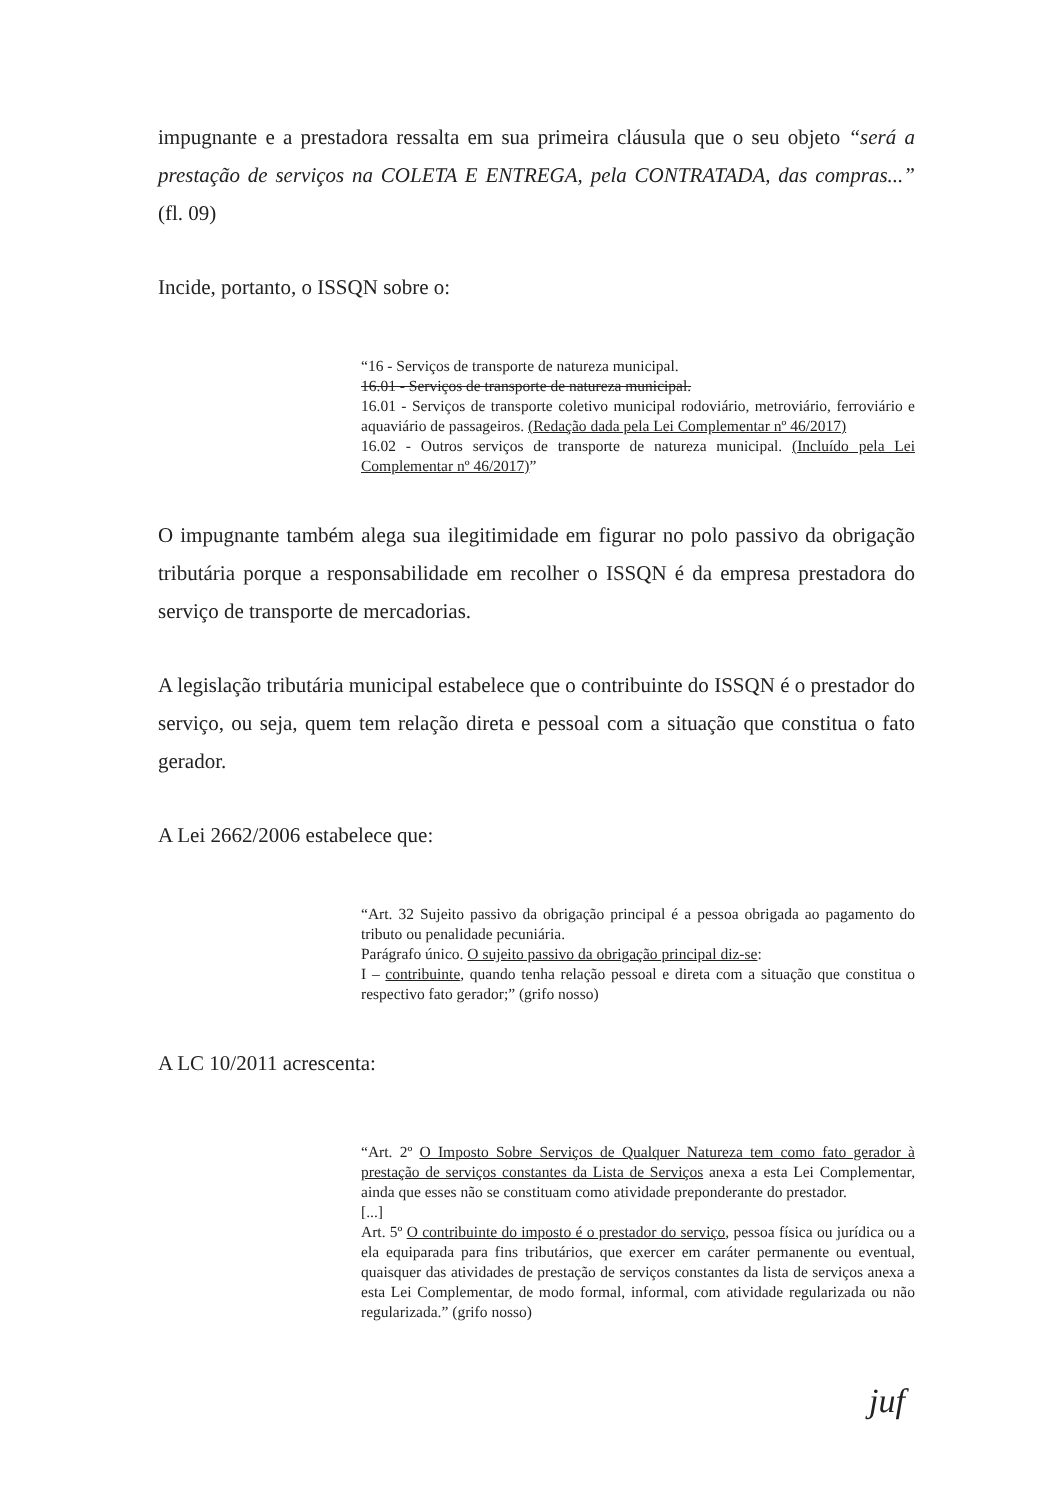impugnante e a prestadora ressalta em sua primeira cláusula que o seu objeto “será a prestação de serviços na COLETA E ENTREGA, pela CONTRATADA, das compras...” (fl. 09)
Incide, portanto, o ISSQN sobre o:
“16 - Serviços de transporte de natureza municipal.
16.01 - Serviços de transporte de natureza municipal.
16.01 - Serviços de transporte coletivo municipal rodoviário, metroviário, ferroviário e aquaviário de passageiros. (Redação dada pela Lei Complementar nº 46/2017)
16.02 - Outros serviços de transporte de natureza municipal. (Incluído pela Lei Complementar nº 46/2017)”
O impugnante também alega sua ilegitimidade em figurar no polo passivo da obrigação tributária porque a responsabilidade em recolher o ISSQN é da empresa prestadora do serviço de transporte de mercadorias.
A legislação tributária municipal estabelece que o contribuinte do ISSQN é o prestador do serviço, ou seja, quem tem relação direta e pessoal com a situação que constitua o fato gerador.
A Lei 2662/2006 estabelece que:
“Art. 32 Sujeito passivo da obrigação principal é a pessoa obrigada ao pagamento do tributo ou penalidade pecuniária.
Parágrafo único. O sujeito passivo da obrigação principal diz-se:
I – contribuinte, quando tenha relação pessoal e direta com a situação que constitua o respectivo fato gerador;” (grifo nosso)
A LC 10/2011 acrescenta:
“Art. 2º O Imposto Sobre Serviços de Qualquer Natureza tem como fato gerador à prestação de serviços constantes da Lista de Serviços anexa a esta Lei Complementar, ainda que esses não se constituam como atividade preponderante do prestador.
[...]
Art. 5º O contribuinte do imposto é o prestador do serviço, pessoa física ou jurídica ou a ela equiparada para fins tributários, que exercer em caráter permanente ou eventual, quaisquer das atividades de prestação de serviços constantes da lista de serviços anexa a esta Lei Complementar, de modo formal, informal, com atividade regularizada ou não regularizada.” (grifo nosso)
juf